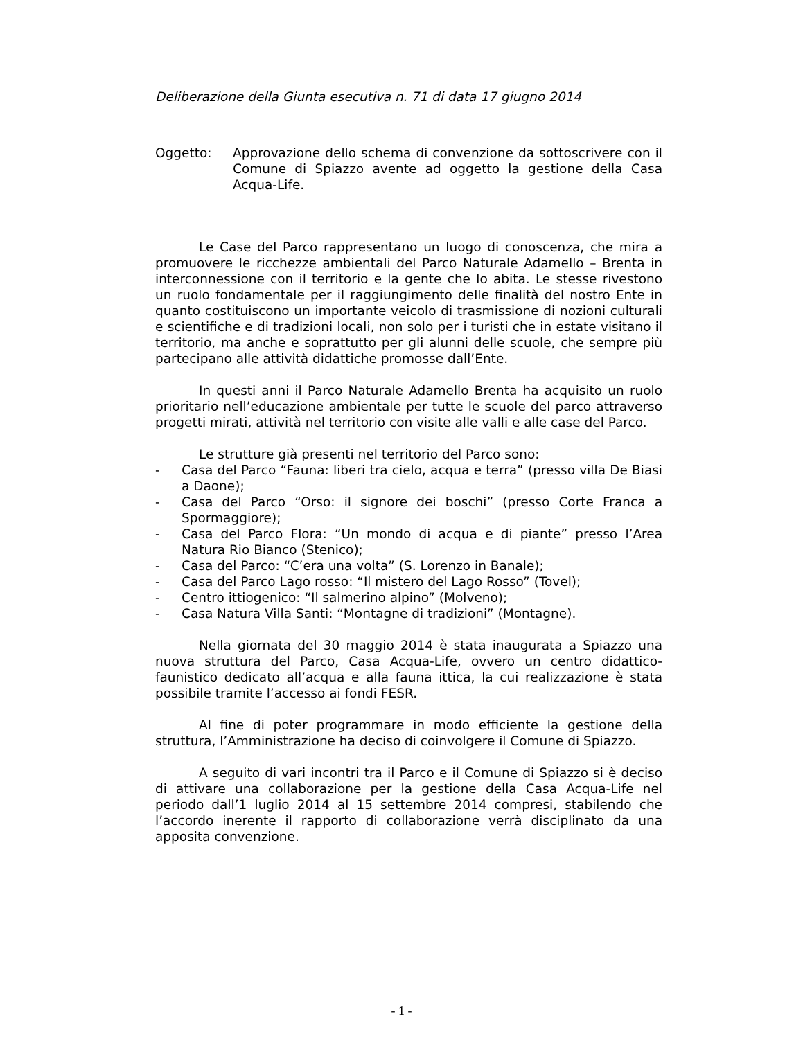Deliberazione della Giunta esecutiva n. 71 di data 17 giugno 2014
Oggetto: Approvazione dello schema di convenzione da sottoscrivere con il Comune di Spiazzo avente ad oggetto la gestione della Casa Acqua-Life.
Le Case del Parco rappresentano un luogo di conoscenza, che mira a promuovere le ricchezze ambientali del Parco Naturale Adamello – Brenta in interconnessione con il territorio e la gente che lo abita. Le stesse rivestono un ruolo fondamentale per il raggiungimento delle finalità del nostro Ente in quanto costituiscono un importante veicolo di trasmissione di nozioni culturali e scientifiche e di tradizioni locali, non solo per i turisti che in estate visitano il territorio, ma anche e soprattutto per gli alunni delle scuole, che sempre più partecipano alle attività didattiche promosse dall’Ente.
In questi anni il Parco Naturale Adamello Brenta ha acquisito un ruolo prioritario nell’educazione ambientale per tutte le scuole del parco attraverso progetti mirati, attività nel territorio con visite alle valli e alle case del Parco.
Le strutture già presenti nel territorio del Parco sono:
- Casa del Parco “Fauna: liberi tra cielo, acqua e terra” (presso villa De Biasi a Daone);
- Casa del Parco “Orso: il signore dei boschi” (presso Corte Franca a Spormaggiore);
- Casa del Parco Flora: “Un mondo di acqua e di piante” presso l’Area Natura Rio Bianco (Stenico);
- Casa del Parco: “C’era una volta” (S. Lorenzo in Banale);
- Casa del Parco Lago rosso: “Il mistero del Lago Rosso” (Tovel);
- Centro ittiogenico: “Il salmerino alpino” (Molveno);
- Casa Natura Villa Santi: “Montagne di tradizioni” (Montagne).
Nella giornata del 30 maggio 2014 è stata inaugurata a Spiazzo una nuova struttura del Parco, Casa Acqua-Life, ovvero un centro didattico-faunistico dedicato all’acqua e alla fauna ittica, la cui realizzazione è stata possibile tramite l’accesso ai fondi FESR.
Al fine di poter programmare in modo efficiente la gestione della struttura, l’Amministrazione ha deciso di coinvolgere il Comune di Spiazzo.
A seguito di vari incontri tra il Parco e il Comune di Spiazzo si è deciso di attivare una collaborazione per la gestione della Casa Acqua-Life nel periodo dall’1 luglio 2014 al 15 settembre 2014 compresi, stabilendo che l’accordo inerente il rapporto di collaborazione verrà disciplinato da una apposita convenzione.
- 1 -